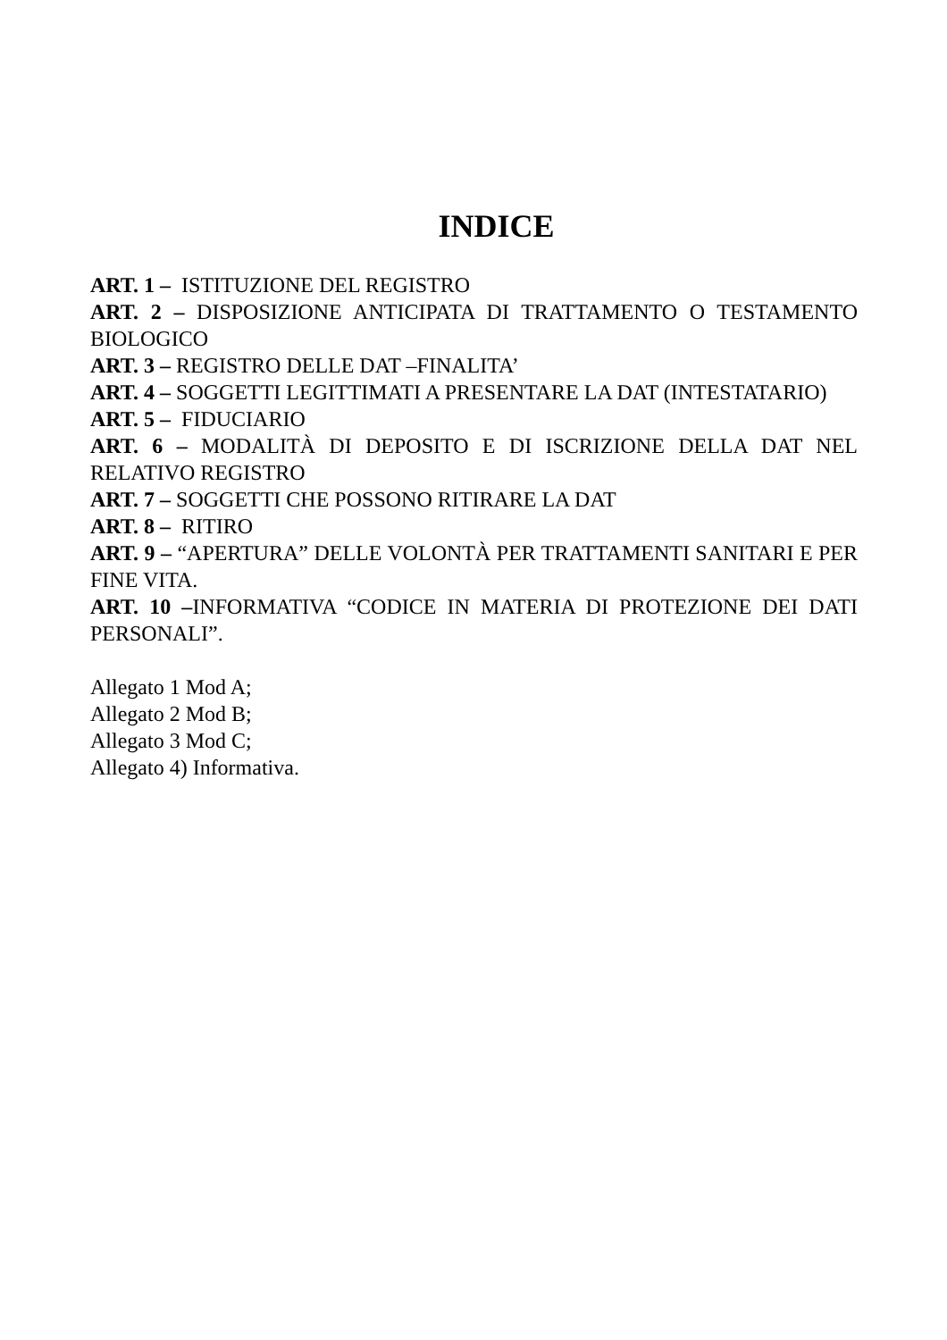INDICE
ART. 1 – ISTITUZIONE DEL REGISTRO
ART. 2 – DISPOSIZIONE ANTICIPATA DI TRATTAMENTO O TESTAMENTO BIOLOGICO
ART. 3 – REGISTRO DELLE DAT –FINALITA’
ART. 4 – SOGGETTI LEGITTIMATI A PRESENTARE LA DAT (INTESTATARIO)
ART. 5 – FIDUCIARIO
ART. 6 – MODALITÀ DI DEPOSITO E DI ISCRIZIONE DELLA DAT NEL RELATIVO REGISTRO
ART. 7 – SOGGETTI CHE POSSONO RITIRARE LA DAT
ART. 8 – RITIRO
ART. 9 – “APERTURA” DELLE VOLONTÀ PER TRATTAMENTI SANITARI E PER FINE VITA.
ART. 10 –INFORMATIVA “CODICE IN MATERIA DI PROTEZIONE DEI DATI PERSONALI”.
Allegato 1 Mod A;
Allegato 2 Mod B;
Allegato 3 Mod C;
Allegato 4) Informativa.